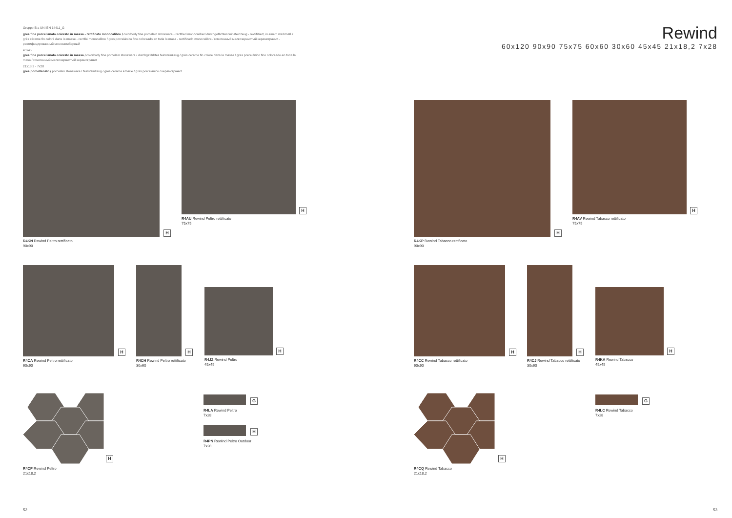Gruppo BIa UNI EN 14411_G
gres fine porcellanato colorato in massa - rettificato monocalibro / colorbody fine porcelain stoneware - rectified monocaliber/ durchgefärbtes feinsteinzeug - rektifiziert, in einem werkmaß / grès cérame fin coloré dans la masse - rectifié monocalibre / gres porcelánico fino coloreado en toda la masa - rectificado monocalibre / гомогенный мелкозернистый керамогранит - ректифицированный монокалиберный
45x45
gres fine porcellanato colorato in massa / colorbody fine porcelain stoneware / durchgefärbtes feinsteinzeug / grès cérame fin coloré dans la masse / gres porcelánico fino coloreado en toda la masa / гомогенный мелкозернистый керамогранит
21x18,2 - 7x28
gres porcellanato / porcelain stoneware / feinsteinzeug / grès cérame émaillé / gres porcelánico / керамогранит
R4KN Rewind Peltro rettificato
90x90
H
R4AU Rewind Peltro rettificato
75x75
H
R4CA Rewind Peltro rettificato
60x60
H
R4CH Rewind Peltro rettificato
30x60
H
R4JZ Rewind Peltro
45x45
H
R4CP Rewind Peltro
21x18,2
H
R4LA Rewind Peltro
7x28
G
R4PN Rewind Peltro Outdoor
7x28
H
52
Rewind
60x120 90x90 75x75 60x60 30x60 45x45 21x18,2 7x28
R4KP Rewind Tabacco rettificato
90x90
H
R4AV Rewind Tabacco rettificato
75x75
H
R4CC Rewind Tabacco rettificato
60x60
H
R4CJ Rewind Tabacco rettificato
30x60
H
R4KA Rewind Tabacco
45x45
H
R4CQ Rewind Tabacco
21x18,2
H
R4LC Rewind Tabacco
7x28
G
53